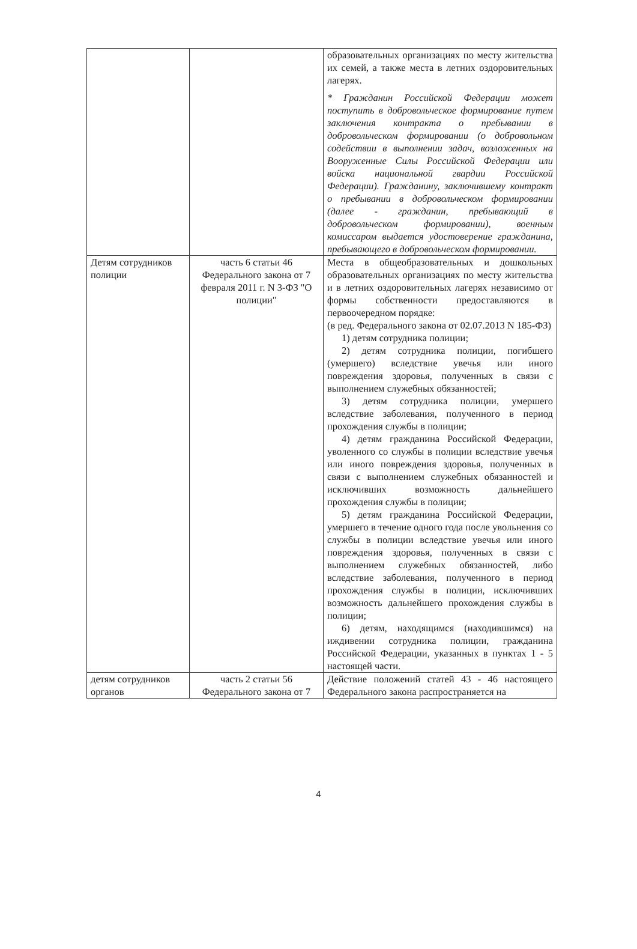| | | образовательных организациях по месту жительства их семей, а также места в летних оздоровительных лагерях. * Гражданин Российской Федерации может поступить в добровольческое формирование путем заключения контракта о пребывании в добровольческом формировании (о добровольном содействии в выполнении задач, возложенных на Вооруженные Силы Российской Федерации или войска национальной гвардии Российской Федерации). Гражданину, заключившему контракт о пребывании в добровольческом формировании (далее - гражданин, пребывающий в добровольческом формировании), военным комиссаром выдается удостоверение гражданина, пребывающего в добровольческом формировании. |
| Детям сотрудников полиции | часть 6 статьи 46 Федерального закона от 7 февраля 2011 г. N 3-ФЗ "О полиции" | Места в общеобразовательных и дошкольных образовательных организациях по месту жительства и в летних оздоровительных лагерях независимо от формы собственности предоставляются в первоочередном порядке: (в ред. Федерального закона от 02.07.2013 N 185-ФЗ) 1) детям сотрудника полиции; 2) детям сотрудника полиции, погибшего (умершего) вследствие увечья или иного повреждения здоровья, полученных в связи с выполнением служебных обязанностей; 3) детям сотрудника полиции, умершего вследствие заболевания, полученного в период прохождения службы в полиции; 4) детям гражданина Российской Федерации, уволенного со службы в полиции вследствие увечья или иного повреждения здоровья, полученных в связи с выполнением служебных обязанностей и исключивших возможность дальнейшего прохождения службы в полиции; 5) детям гражданина Российской Федерации, умершего в течение одного года после увольнения со службы в полиции вследствие увечья или иного повреждения здоровья, полученных в связи с выполнением служебных обязанностей, либо вследствие заболевания, полученного в период прохождения службы в полиции, исключивших возможность дальнейшего прохождения службы в полиции; 6) детям, находящимся (находившимся) на иждивении сотрудника полиции, гражданина Российской Федерации, указанных в пунктах 1 - 5 настоящей части. |
| детям сотрудников органов | часть 2 статьи 56 Федерального закона от 7 | Действие положений статей 43 - 46 настоящего Федерального закона распространяется на |
4